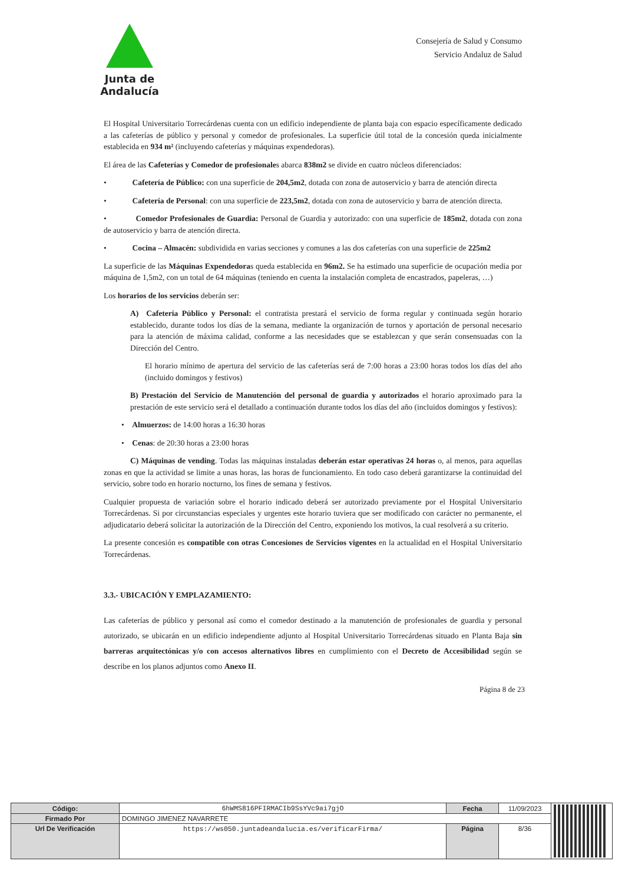Junta de Andalucía
Consejería de Salud y Consumo
Servicio Andaluz de Salud
El Hospital Universitario Torrecárdenas cuenta con un edificio independiente de planta baja con espacio específicamente dedicado a las cafeterías de público y personal y comedor de profesionales. La superficie útil total de la concesión queda inicialmente establecida en 934 m² (incluyendo cafeterías y máquinas expendedoras).
El área de las Cafeterías y Comedor de profesionales abarca 838m2 se divide en cuatro núcleos diferenciados:
• Cafetería de Público: con una superficie de 204,5m2, dotada con zona de autoservicio y barra de atención directa
• Cafetería de Personal: con una superficie de 223,5m2, dotada con zona de autoservicio y barra de atención directa.
• Comedor Profesionales de Guardia: Personal de Guardia y autorizado: con una superficie de 185m2, dotada con zona de autoservicio y barra de atención directa.
• Cocina – Almacén: subdividida en varias secciones y comunes a las dos cafeterías con una superficie de 225m2
La superficie de las Máquinas Expendedoras queda establecida en 96m2. Se ha estimado una superficie de ocupación media por máquina de 1,5m2, con un total de 64 máquinas (teniendo en cuenta la instalación completa de encastrados, papeleras, …)
Los horarios de los servicios deberán ser:
A) Cafetería Público y Personal: el contratista prestará el servicio de forma regular y continuada según horario establecido, durante todos los días de la semana, mediante la organización de turnos y aportación de personal necesario para la atención de máxima calidad, conforme a las necesidades que se establezcan y que serán consensuadas con la Dirección del Centro.
El horario mínimo de apertura del servicio de las cafeterías será de 7:00 horas a 23:00 horas todos los días del año (incluido domingos y festivos)
B) Prestación del Servicio de Manutención del personal de guardia y autorizados el horario aproximado para la prestación de este servicio será el detallado a continuación durante todos los días del año (incluidos domingos y festivos):
• Almuerzos: de 14:00 horas a 16:30 horas
• Cenas: de 20:30 horas a 23:00 horas
C) Máquinas de vending. Todas las máquinas instaladas deberán estar operativas 24 horas o, al menos, para aquellas zonas en que la actividad se limite a unas horas, las horas de funcionamiento. En todo caso deberá garantizarse la continuidad del servicio, sobre todo en horario nocturno, los fines de semana y festivos.
Cualquier propuesta de variación sobre el horario indicado deberá ser autorizado previamente por el Hospital Universitario Torrecárdenas. Si por circunstancias especiales y urgentes este horario tuviera que ser modificado con carácter no permanente, el adjudicatario deberá solicitar la autorización de la Dirección del Centro, exponiendo los motivos, la cual resolverá a su criterio.
La presente concesión es compatible con otras Concesiones de Servicios vigentes en la actualidad en el Hospital Universitario Torrecárdenas.
3.3.- UBICACIÓN Y EMPLAZAMIENTO:
Las cafeterías de público y personal así como el comedor destinado a la manutención de profesionales de guardia y personal autorizado, se ubicarán en un edificio independiente adjunto al Hospital Universitario Torrecárdenas situado en Planta Baja sin barreras arquitectónicas y/o con accesos alternativos libres en cumplimiento con el Decreto de Accesibilidad según se describe en los planos adjuntos como Anexo II.
Página 8 de 23
| Código: | 6hWMS816PFIRMACIb9SsYVc9ai7gjO | Fecha | 11/09/2023 | |
| Firmado Por | DOMINGO JIMENEZ NAVARRETE | | | |
| Url De Verificación | https://ws050.juntadeandalucia.es/verificarFirma/ | Página | 8/36 | |